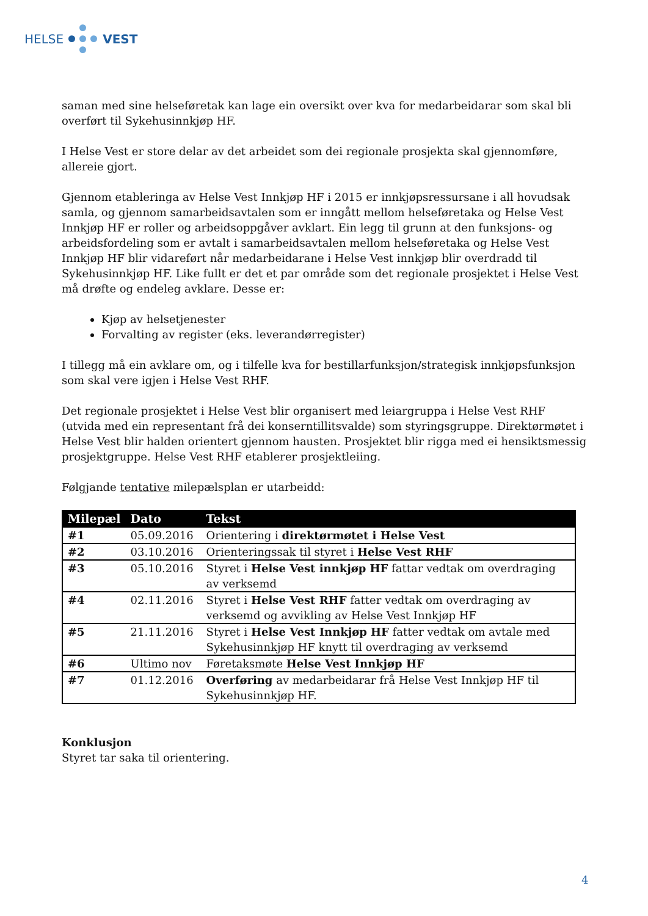HELSE VEST
saman med sine helseføretak kan lage ein oversikt over kva for medarbeidarar som skal bli overført til Sykehusinnkjøp HF.
I Helse Vest er store delar av det arbeidet som dei regionale prosjekta skal gjennomføre, allereie gjort.
Gjennom etableringa av Helse Vest Innkjøp HF i 2015 er innkjøpsressursane i all hovudsak samla, og gjennom samarbeidsavtalen som er inngått mellom helseføretaka og Helse Vest Innkjøp HF er roller og arbeidsoppgåver avklart. Ein legg til grunn at den funksjons- og arbeidsfordeling som er avtalt i samarbeidsavtalen mellom helseføretaka og Helse Vest Innkjøp HF blir vidareført når medarbeidarane i Helse Vest innkjøp blir overdradd til Sykehusinnkjøp HF. Like fullt er det et par område som det regionale prosjektet i Helse Vest må drøfte og endeleg avklare. Desse er:
Kjøp av helsetjenester
Forvalting av register (eks. leverandørregister)
I tillegg må ein avklare om, og i tilfelle kva for bestillarfunksjon/strategisk innkjøpsfunksjon som skal vere igjen i Helse Vest RHF.
Det regionale prosjektet i Helse Vest blir organisert med leiargruppa i Helse Vest RHF (utvida med ein representant frå dei konserntillitsvalde) som styringsgruppe. Direktørmøtet i Helse Vest blir halden orientert gjennom hausten. Prosjektet blir rigga med ei hensiktsmessig prosjektgruppe. Helse Vest RHF etablerer prosjektleiing.
Følgjande tentative milepælsplan er utarbeidd:
| Milepæl | Dato | Tekst |
| --- | --- | --- |
| #1 | 05.09.2016 | Orientering i direktørmøtet i Helse Vest |
| #2 | 03.10.2016 | Orienteringssak til styret i Helse Vest RHF |
| #3 | 05.10.2016 | Styret i Helse Vest innkjøp HF fattar vedtak om overdraging av verksemd |
| #4 | 02.11.2016 | Styret i Helse Vest RHF fatter vedtak om overdraging av verksemd og avvikling av Helse Vest Innkjøp HF |
| #5 | 21.11.2016 | Styret i Helse Vest Innkjøp HF fatter vedtak om avtale med Sykehusinnkjøp HF knytt til overdraging av verksemd |
| #6 | Ultimo nov | Føretaksmøte Helse Vest Innkjøp HF |
| #7 | 01.12.2016 | Overføring av medarbeidarar frå Helse Vest Innkjøp HF til Sykehusinnkjøp HF. |
Konklusjon
Styret tar saka til orientering.
4